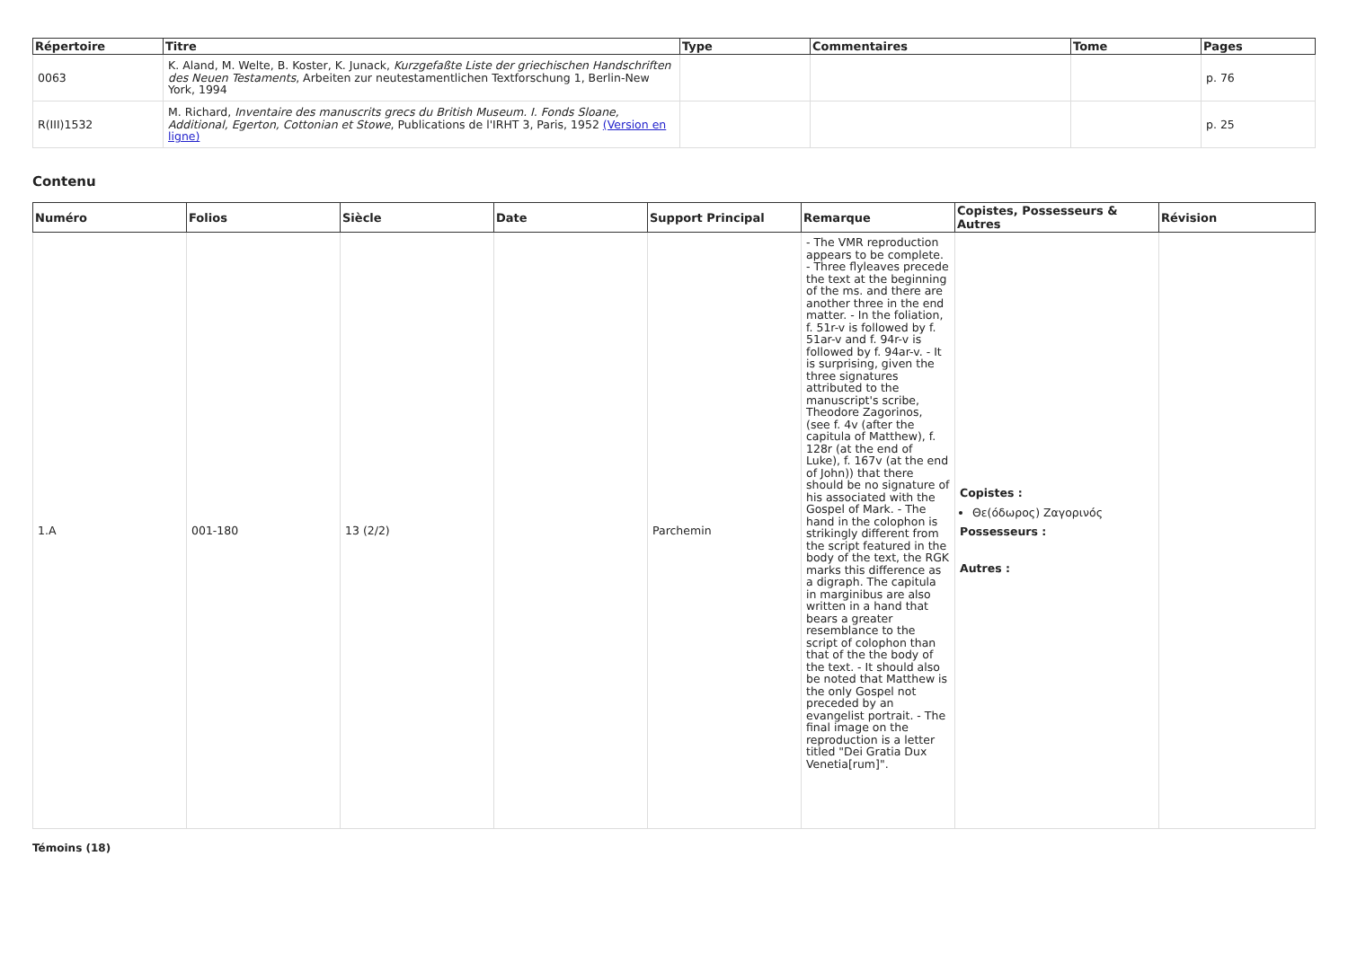| Répertoire | Titre | Type | Commentaires | Tome | Pages |
| --- | --- | --- | --- | --- | --- |
| 0063 | K. Aland, M. Welte, B. Koster, K. Junack, Kurzgefaßte Liste der griechischen Handschriften des Neuen Testaments , Arbeiten zur neutestamentlichen Textforschung 1, Berlin-New York, 1994 | | | | p. 76 |
| R(III)1532 | M. Richard, Inventaire des manuscrits grecs du British Museum. I. Fonds Sloane, Additional, Egerton, Cottonian et Stowe , Publications de l'IRHT 3, Paris, 1952 (Version en ligne) | | | | p. 25 |
Contenu
| Numéro | Folios | Siècle | Date | Support Principal | Remarque | Copistes, Possesseurs & Autres | Révision |
| --- | --- | --- | --- | --- | --- | --- | --- |
| 1.A | 001-180 | 13 (2/2) | | Parchemin | - The VMR reproduction appears to be complete. - Three flyleaves precede the text at the beginning of the ms. and there are another three in the end matter. - In the foliation, f. 51r-v is followed by f. 51ar-v and f. 94r-v is followed by f. 94ar-v. - It is surprising, given the three signatures attributed to the manuscript's scribe, Theodore Zagorinos, (see f. 4v (after the capitula of Matthew), f. 128r (at the end of Luke), f. 167v (at the end of John)) that there should be no signature of his associated with the Gospel of Mark. - The hand in the colophon is strikingly different from the script featured in the body of the text, the RGK marks this difference as a digraph. The capitula in marginibus are also written in a hand that bears a greater resemblance to the script of colophon than that of the the body of the text. - It should also be noted that Matthew is the only Gospel not preceded by an evangelist portrait. - The final image on the reproduction is a letter titled "Dei Gratia Dux Venetia[rum]". | Copistes : Θε(όδωρος) Ζαγορινός Possesseurs : Autres : | |
Témoins (18)